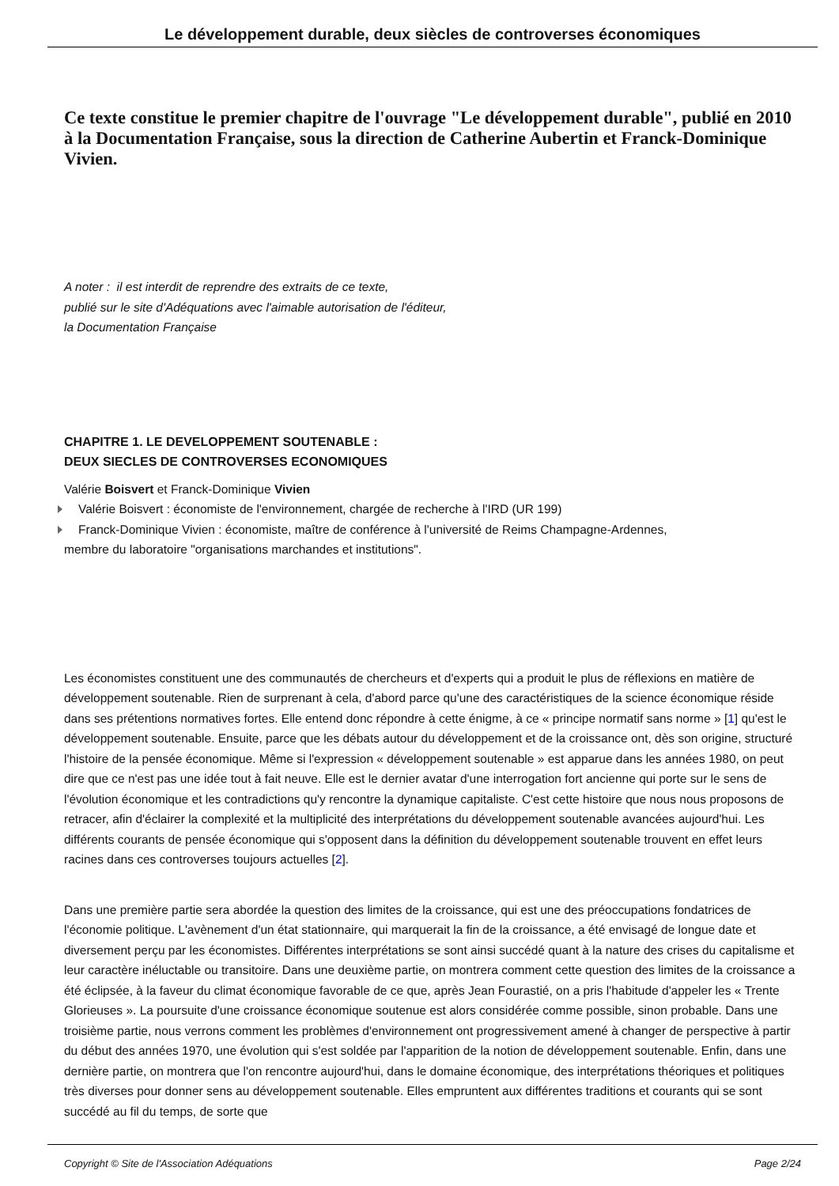Le développement durable, deux siècles de controverses économiques
Ce texte constitue le premier chapitre de l'ouvrage "Le développement durable", publié en 2010 à la Documentation Française, sous la direction de Catherine Aubertin et Franck-Dominique Vivien.
A noter : il est interdit de reprendre des extraits de ce texte,
publié sur le site d'Adéquations avec l'aimable autorisation de l'éditeur,
la Documentation Française
CHAPITRE 1. LE DEVELOPPEMENT SOUTENABLE :
DEUX SIECLES DE CONTROVERSES ECONOMIQUES
Valérie Boisvert et Franck-Dominique Vivien
Valérie Boisvert : économiste de l'environnement, chargée de recherche à l'IRD (UR 199)
Franck-Dominique Vivien : économiste, maître de conférence à l'université de Reims Champagne-Ardennes,
membre du laboratoire "organisations marchandes et institutions".
Les économistes constituent une des communautés de chercheurs et d'experts qui a produit le plus de réflexions en matière de développement soutenable. Rien de surprenant à cela, d'abord parce qu'une des caractéristiques de la science économique réside dans ses prétentions normatives fortes. Elle entend donc répondre à cette énigme, à ce « principe normatif sans norme » [1] qu'est le développement soutenable. Ensuite, parce que les débats autour du développement et de la croissance ont, dès son origine, structuré l'histoire de la pensée économique. Même si l'expression « développement soutenable » est apparue dans les années 1980, on peut dire que ce n'est pas une idée tout à fait neuve. Elle est le dernier avatar d'une interrogation fort ancienne qui porte sur le sens de l'évolution économique et les contradictions qu'y rencontre la dynamique capitaliste. C'est cette histoire que nous nous proposons de retracer, afin d'éclairer la complexité et la multiplicité des interprétations du développement soutenable avancées aujourd'hui. Les différents courants de pensée économique qui s'opposent dans la définition du développement soutenable trouvent en effet leurs racines dans ces controverses toujours actuelles [2].
Dans une première partie sera abordée la question des limites de la croissance, qui est une des préoccupations fondatrices de l'économie politique. L'avènement d'un état stationnaire, qui marquerait la fin de la croissance, a été envisagé de longue date et diversement perçu par les économistes. Différentes interprétations se sont ainsi succédé quant à la nature des crises du capitalisme et leur caractère inéluctable ou transitoire. Dans une deuxième partie, on montrera comment cette question des limites de la croissance a été éclipsée, à la faveur du climat économique favorable de ce que, après Jean Fourastié, on a pris l'habitude d'appeler les « Trente Glorieuses ». La poursuite d'une croissance économique soutenue est alors considérée comme possible, sinon probable. Dans une troisième partie, nous verrons comment les problèmes d'environnement ont progressivement amené à changer de perspective à partir du début des années 1970, une évolution qui s'est soldée par l'apparition de la notion de développement soutenable. Enfin, dans une dernière partie, on montrera que l'on rencontre aujourd'hui, dans le domaine économique, des interprétations théoriques et politiques très diverses pour donner sens au développement soutenable. Elles empruntent aux différentes traditions et courants qui se sont succédé au fil du temps, de sorte que
Copyright © Site de l'Association Adéquations Page 2/24